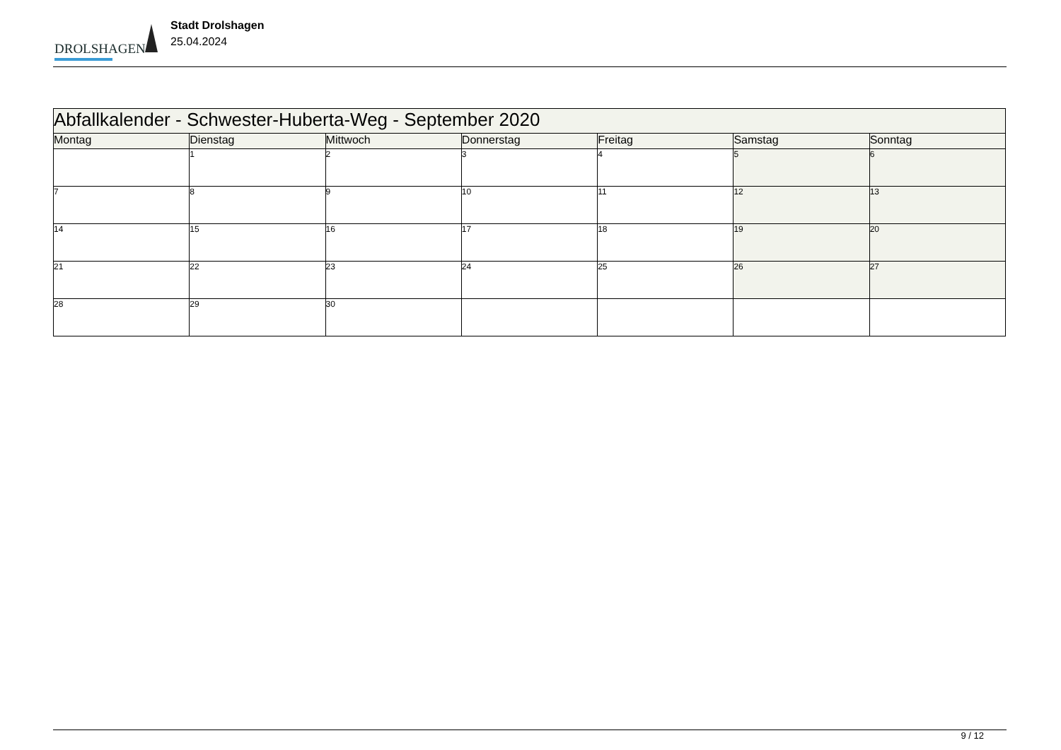DROLSHAGEN
Stadt Drolshagen
25.04.2024
| Abfallkalender - Schwester-Huberta-Weg - September 2020 | | | | | | |
| --- | --- | --- | --- | --- | --- | --- |
| Montag | Dienstag | Mittwoch | Donnerstag | Freitag | Samstag | Sonntag |
| | 1 | 2 | 3 | 4 | 5 | 6 |
| 7 | 8 | 9 | 10 | 11 | 12 | 13 |
| 14 | 15 | 16 | 17 | 18 | 19 | 20 |
| 21 | 22 | 23 | 24 | 25 | 26 | 27 |
| 28 | 29 | 30 | | | | |
9 / 12